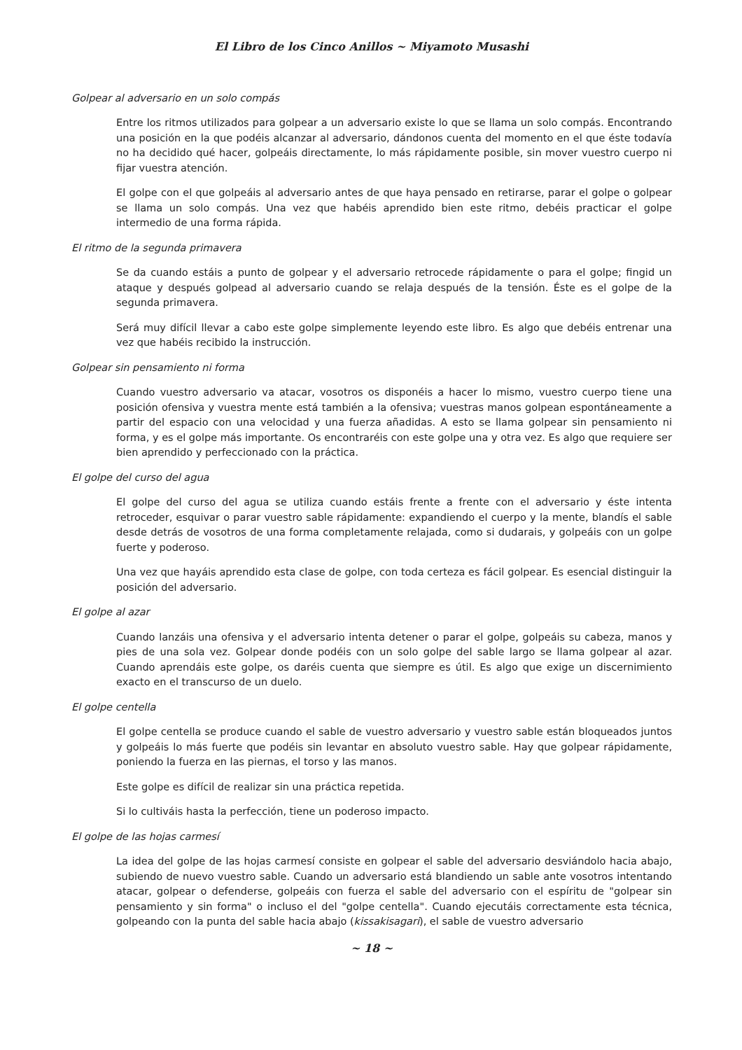El Libro de los Cinco Anillos ~ Miyamoto Musashi
Golpear al adversario en un solo compás
Entre los ritmos utilizados para golpear a un adversario existe lo que se llama un solo compás. Encontrando una posición en la que podéis alcanzar al adversario, dándonos cuenta del momento en el que éste todavía no ha decidido qué hacer, golpeáis directamente, lo más rápidamente posible, sin mover vuestro cuerpo ni fijar vuestra atención.
El golpe con el que golpeáis al adversario antes de que haya pensado en retirarse, parar el golpe o golpear se llama un solo compás. Una vez que habéis aprendido bien este ritmo, debéis practicar el golpe intermedio de una forma rápida.
El ritmo de la segunda primavera
Se da cuando estáis a punto de golpear y el adversario retrocede rápidamente o para el golpe; fingid un ataque y después golpead al adversario cuando se relaja después de la tensión. Éste es el golpe de la segunda primavera.
Será muy difícil llevar a cabo este golpe simplemente leyendo este libro. Es algo que debéis entrenar una vez que habéis recibido la instrucción.
Golpear sin pensamiento ni forma
Cuando vuestro adversario va atacar, vosotros os disponéis a hacer lo mismo, vuestro cuerpo tiene una posición ofensiva y vuestra mente está también a la ofensiva; vuestras manos golpean espontáneamente a partir del espacio con una velocidad y una fuerza añadidas. A esto se llama golpear sin pensamiento ni forma, y es el golpe más importante. Os encontraréis con este golpe una y otra vez. Es algo que requiere ser bien aprendido y perfeccionado con la práctica.
El golpe del curso del agua
El golpe del curso del agua se utiliza cuando estáis frente a frente con el adversario y éste intenta retroceder, esquivar o parar vuestro sable rápidamente: expandiendo el cuerpo y la mente, blandís el sable desde detrás de vosotros de una forma completamente relajada, como si dudarais, y golpeáis con un golpe fuerte y poderoso.
Una vez que hayáis aprendido esta clase de golpe, con toda certeza es fácil golpear. Es esencial distinguir la posición del adversario.
El golpe al azar
Cuando lanzáis una ofensiva y el adversario intenta detener o parar el golpe, golpeáis su cabeza, manos y pies de una sola vez. Golpear donde podéis con un solo golpe del sable largo se llama golpear al azar. Cuando aprendáis este golpe, os daréis cuenta que siempre es útil. Es algo que exige un discernimiento exacto en el transcurso de un duelo.
El golpe centella
El golpe centella se produce cuando el sable de vuestro adversario y vuestro sable están bloqueados juntos y golpeáis lo más fuerte que podéis sin levantar en absoluto vuestro sable. Hay que golpear rápidamente, poniendo la fuerza en las piernas, el torso y las manos.
Este golpe es difícil de realizar sin una práctica repetida.
Si lo cultiváis hasta la perfección, tiene un poderoso impacto.
El golpe de las hojas carmesí
La idea del golpe de las hojas carmesí consiste en golpear el sable del adversario desviándolo hacia abajo, subiendo de nuevo vuestro sable. Cuando un adversario está blandiendo un sable ante vosotros intentando atacar, golpear o defenderse, golpeáis con fuerza el sable del adversario con el espíritu de "golpear sin pensamiento y sin forma" o incluso el del "golpe centella". Cuando ejecutáis correctamente esta técnica, golpeando con la punta del sable hacia abajo (kissakisagari), el sable de vuestro adversario
~ 18 ~